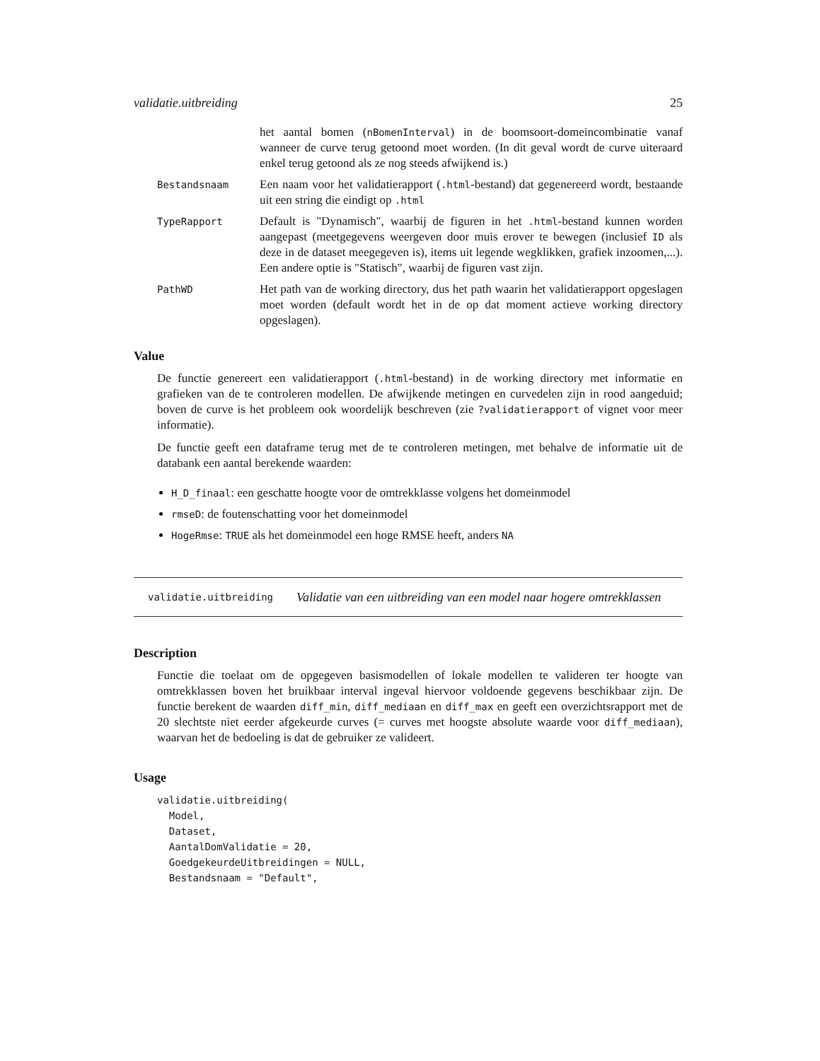validatie.uitbreiding 25
het aantal bomen (nBomenInterval) in de boomsoort-domeincombinatie vanaf wanneer de curve terug getoond moet worden. (In dit geval wordt de curve uiteraard enkel terug getoond als ze nog steeds afwijkend is.)
Bestandsnaam
Een naam voor het validatierapport (.html-bestand) dat gegenereerd wordt, bestaande uit een string die eindigt op .html
TypeRapport
Default is "Dynamisch", waarbij de figuren in het .html-bestand kunnen worden aangepast (meetgegevens weergeven door muis erover te bewegen (inclusief ID als deze in de dataset meegegeven is), items uit legende wegklikken, grafiek inzoomen,...). Een andere optie is "Statisch", waarbij de figuren vast zijn.
PathWD
Het path van de working directory, dus het path waarin het validatierapport opgeslagen moet worden (default wordt het in de op dat moment actieve working directory opgeslagen).
Value
De functie genereert een validatierapport (.html-bestand) in de working directory met informatie en grafieken van de te controleren modellen. De afwijkende metingen en curvedelen zijn in rood aangeduid; boven de curve is het probleem ook woordelijk beschreven (zie ?validatierapport of vignet voor meer informatie).
De functie geeft een dataframe terug met de te controleren metingen, met behalve de informatie uit de databank een aantal berekende waarden:
H_D_finaal: een geschatte hoogte voor de omtrekklasse volgens het domeinmodel
rmseD: de foutenschatting voor het domeinmodel
HogeRmse: TRUE als het domeinmodel een hoge RMSE heeft, anders NA
validatie.uitbreiding Validatie van een uitbreiding van een model naar hogere omtrekklassen
Description
Functie die toelaat om de opgegeven basismodellen of lokale modellen te valideren ter hoogte van omtrekklassen boven het bruikbaar interval ingeval hiervoor voldoende gegevens beschikbaar zijn. De functie berekent de waarden diff_min, diff_mediaan en diff_max en geeft een overzichtsrapport met de 20 slechtste niet eerder afgekeurde curves (= curves met hoogste absolute waarde voor diff_mediaan), waarvan het de bedoeling is dat de gebruiker ze valideert.
Usage
validatie.uitbreiding(
  Model,
  Dataset,
  AantalDomValidatie = 20,
  GoedgekeurdeUitbreidingen = NULL,
  Bestandsnaam = "Default",